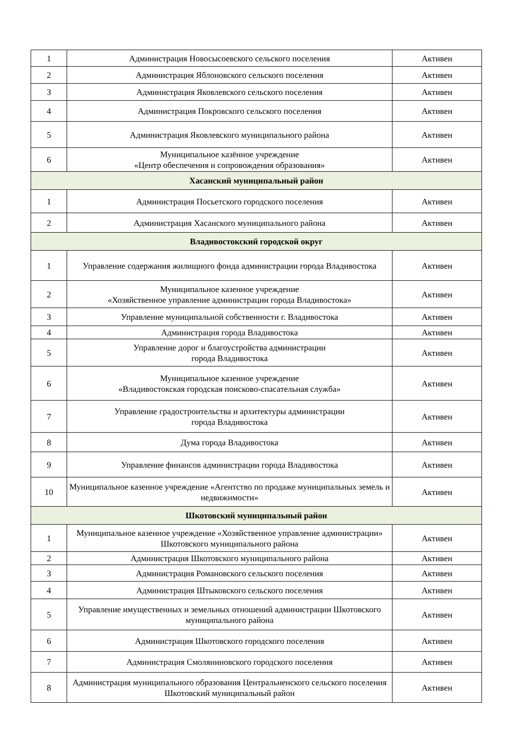| 1 | Администрация Новосысоевского сельского поселения | Активен |
| 2 | Администрация Яблоновского сельского поселения | Активен |
| 3 | Администрация Яковлевского сельского поселения | Активен |
| 4 | Администрация Покровского сельского поселения | Активен |
| 5 | Администрация Яковлевского муниципального района | Активен |
| 6 | Муниципальное казённое учреждение «Центр обеспечения и сопровождения образования» | Активен |
| Хасанский муниципальный район | | |
| 1 | Администрация Посьетского городского поселения | Активен |
| 2 | Администрация Хасанского муниципального района | Активен |
| Владивостокский городской округ | | |
| 1 | Управление содержания жилищного фонда администрации города Владивостока | Активен |
| 2 | Муниципальное казенное учреждение «Хозяйственное управление администрации города Владивостока» | Активен |
| 3 | Управление муниципальной собственности г. Владивостока | Активен |
| 4 | Администрация города Владивостока | Активен |
| 5 | Управление дорог и благоустройства администрации города Владивостока | Активен |
| 6 | Муниципальное казенное учреждение «Владивостокская городская поисково-спасательная служба» | Активен |
| 7 | Управление градостроительства и архитектуры администрации города Владивостока | Активен |
| 8 | Дума города Владивостока | Активен |
| 9 | Управление финансов администрации города Владивостока | Активен |
| 10 | Муниципальное казенное учреждение «Агентство по продаже муниципальных земель и недвижимости» | Активен |
| Шкотовский муниципальный район | | |
| 1 | Муниципальное казенное учреждение «Хозяйственное управление администрации» Шкотовского муниципального района | Активен |
| 2 | Администрация Шкотовского муниципального района | Активен |
| 3 | Администрация Романовского сельского поселения | Активен |
| 4 | Администрация Штыковского сельского поселения | Активен |
| 5 | Управление имущественных и земельных отношений администрации Шкотовского муниципального района | Активен |
| 6 | Администрация Шкотовского городского поселения | Активен |
| 7 | Администрация Смоляниновского городского поселения | Активен |
| 8 | Администрация муниципального образования Центральненского сельского поселения Шкотовский муниципальный район | Активен |